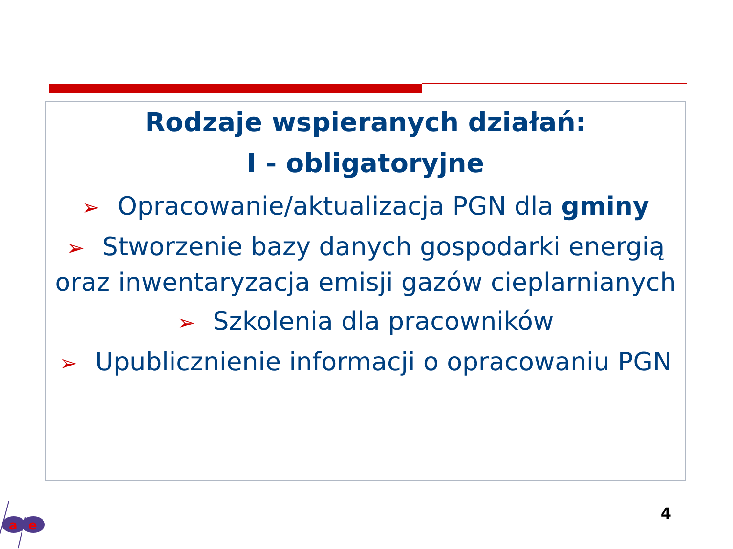Rodzaje wspieranych działań:
I - obligatoryjne
➢ Opracowanie/aktualizacja PGN dla gminy
➢ Stworzenie bazy danych gospodarki energią oraz inwentaryzacja emisji gazów cieplarnianych
➢ Szkolenia dla pracowników
➢ Upublicznienie informacji o opracowaniu PGN
4
a
e